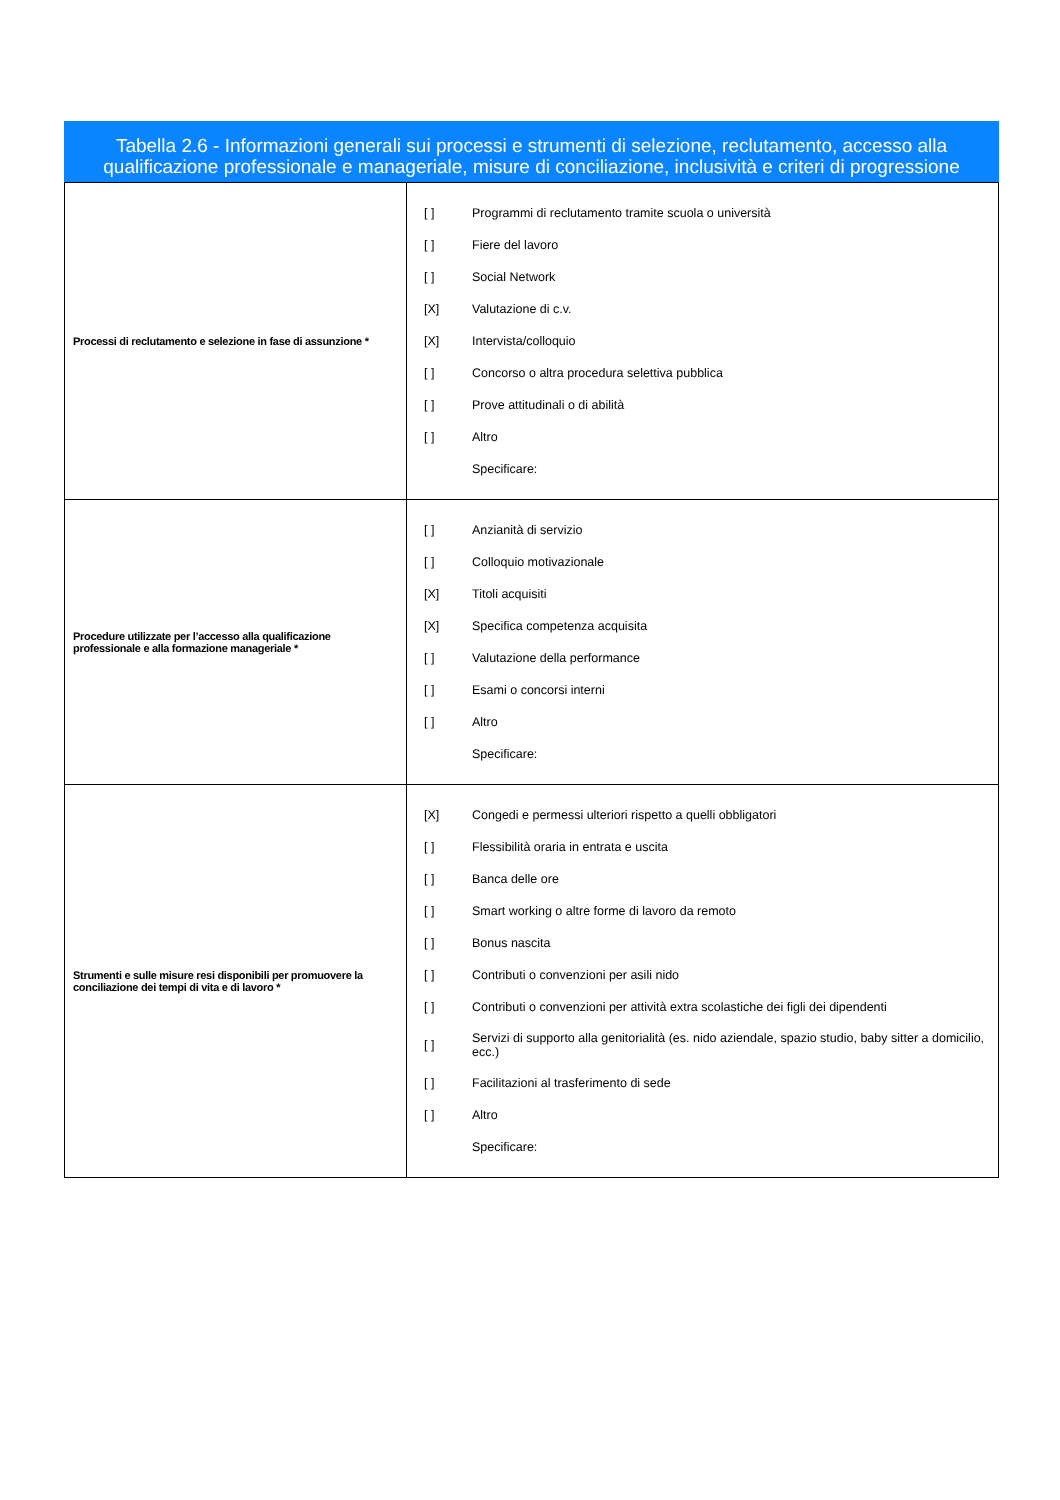Tabella 2.6 - Informazioni generali sui processi e strumenti di selezione, reclutamento, accesso alla qualificazione professionale e manageriale, misure di conciliazione, inclusività e criteri di progressione
| Processi di reclutamento e selezione in fase di assunzione * | / [ ] / Programmi di reclutamento tramite scuola o università / / [ ] / Fiere del lavoro / / [ ] / Social Network / / [X] / Valutazione di c.v. / / [X] / Intervista/colloquio / / [ ] / Concorso o altra procedura selettiva pubblica / / [ ] / Prove attitudinali o di abilità / / [ ] / Altro / / / Specificare: / |
| Procedure utilizzate per l’accesso alla qualificazione professionale e alla formazione manageriale * | / [ ] / Anzianità di servizio / / [ ] / Colloquio motivazionale / / [X] / Titoli acquisiti / / [X] / Specifica competenza acquisita / / [ ] / Valutazione della performance / / [ ] / Esami o concorsi interni / / [ ] / Altro / / / Specificare: / |
| Strumenti e sulle misure resi disponibili per promuovere la conciliazione dei tempi di vita e di lavoro * | / [X] / Congedi e permessi ulteriori rispetto a quelli obbligatori / / [ ] / Flessibilità oraria in entrata e uscita / / [ ] / Banca delle ore / / [ ] / Smart working o altre forme di lavoro da remoto / / [ ] / Bonus nascita / / [ ] / Contributi o convenzioni per asili nido / / [ ] / Contributi o convenzioni per attività extra scolastiche dei figli dei dipendenti / / [ ] / Servizi di supporto alla genitorialità (es. nido aziendale, spazio studio, baby sitter a domicilio, ecc.) / / [ ] / Facilitazioni al trasferimento di sede / / [ ] / Altro / / / Specificare: / |